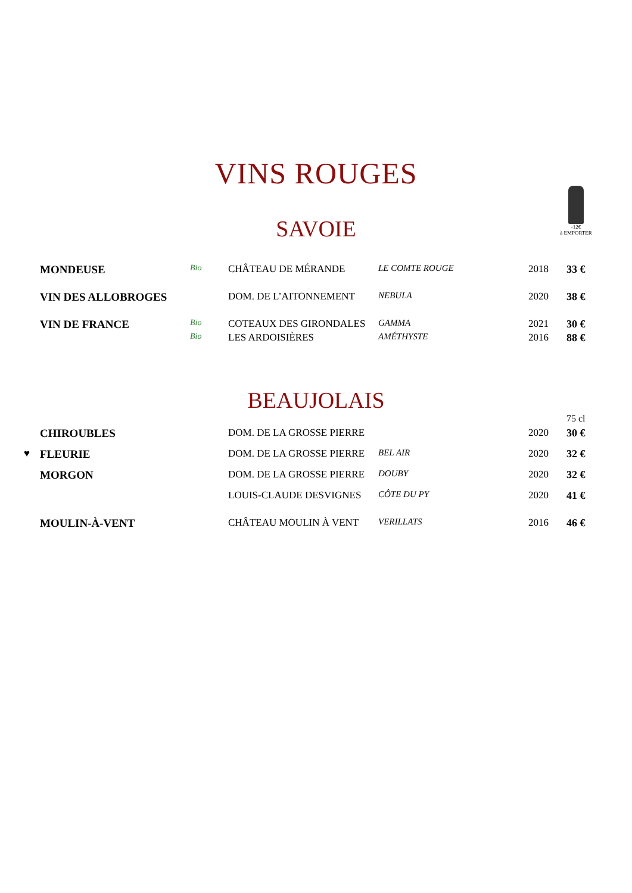VINS ROUGES
-12€
à EMPORTER
SAVOIE
| | MONDEUSE | Bio | CHÂTEAU DE MÉRANDE | LE COMTE ROUGE | 2018 | 33 € |
| | VIN DES ALLOBROGES | | DOM. DE L’AITONNEMENT | NEBULA | 2020 | 38 € |
| | VIN DE FRANCE | Bio | COTEAUX DES GIRONDALES | GAMMA | 2021 | 30 € |
| | | Bio | LES ARDOISIÈRES | AMÉTHYSTE | 2016 | 88 € |
BEAUJOLAIS
| | | | | | | 75 cl |
| | CHIROUBLES | | DOM. DE LA GROSSE PIERRE | | 2020 | 30 € |
| ♥ | FLEURIE | | DOM. DE LA GROSSE PIERRE | BEL AIR | 2020 | 32 € |
| | MORGON | | DOM. DE LA GROSSE PIERRE | DOUBY | 2020 | 32 € |
| | | | LOUIS-CLAUDE DESVIGNES | CÔTE DU PY | 2020 | 41 € |
| | MOULIN-À-VENT | | CHÂTEAU MOULIN À VENT | VERILLATS | 2016 | 46 € |